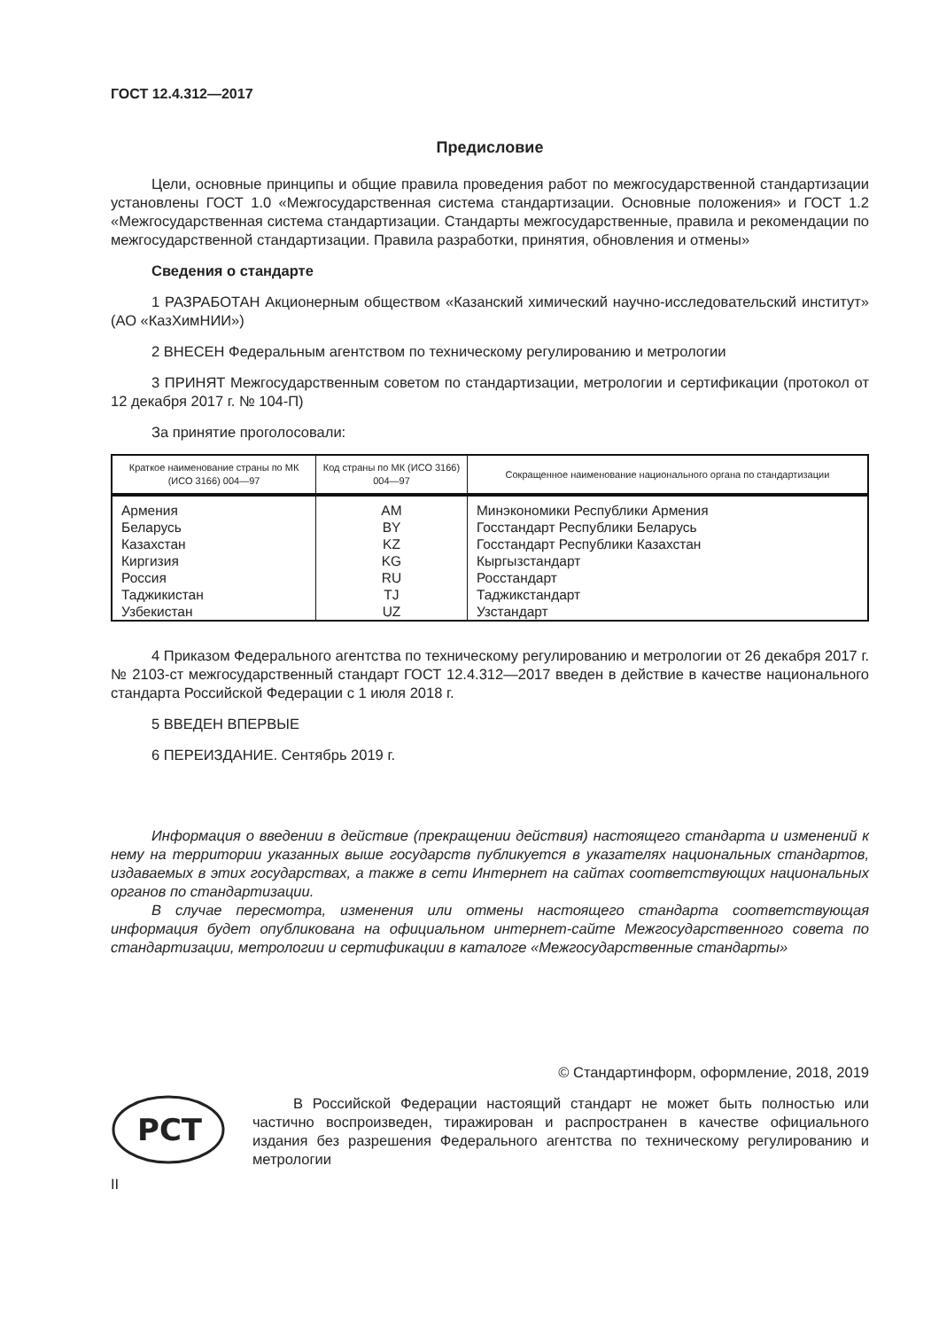ГОСТ 12.4.312—2017
Предисловие
Цели, основные принципы и общие правила проведения работ по межгосударственной стандартизации установлены ГОСТ 1.0 «Межгосударственная система стандартизации. Основные положения» и ГОСТ 1.2 «Межгосударственная система стандартизации. Стандарты межгосударственные, правила и рекомендации по межгосударственной стандартизации. Правила разработки, принятия, обновления и отмены»
Сведения о стандарте
1 РАЗРАБОТАН Акционерным обществом «Казанский химический научно-исследовательский институт» (АО «КазХимНИИ»)
2 ВНЕСЕН Федеральным агентством по техническому регулированию и метрологии
3 ПРИНЯТ Межгосударственным советом по стандартизации, метрологии и сертификации (протокол от 12 декабря 2017 г. № 104-П)
За принятие проголосовали:
| Краткое наименование страны по МК (ИСО 3166) 004—97 | Код страны по МК (ИСО 3166) 004—97 | Сокращенное наименование национального органа по стандартизации |
| --- | --- | --- |
| Армения Беларусь Казахстан Киргизия Россия Таджикистан Узбекистан | AM BY KZ KG RU TJ UZ | Минэкономики Республики Армения Госстандарт Республики Беларусь Госстандарт Республики Казахстан Кыргызстандарт Росстандарт Таджикстандарт Узстандарт |
4 Приказом Федерального агентства по техническому регулированию и метрологии от 26 декабря 2017 г. № 2103-ст межгосударственный стандарт ГОСТ 12.4.312—2017 введен в действие в качестве национального стандарта Российской Федерации с 1 июля 2018 г.
5 ВВЕДЕН ВПЕРВЫЕ
6 ПЕРЕИЗДАНИЕ. Сентябрь 2019 г.
Информация о введении в действие (прекращении действия) настоящего стандарта и изменений к нему на территории указанных выше государств публикуется в указателях национальных стандартов, издаваемых в этих государствах, а также в сети Интернет на сайтах соответствующих национальных органов по стандартизации.
В случае пересмотра, изменения или отмены настоящего стандарта соответствующая информация будет опубликована на официальном интернет-сайте Межгосударственного совета по стандартизации, метрологии и сертификации в каталоге «Межгосударственные стандарты»
© Стандартинформ, оформление, 2018, 2019
РСТ
В Российской Федерации настоящий стандарт не может быть полностью или частично воспроизведен, тиражирован и распространен в качестве официального издания без разрешения Федерального агентства по техническому регулированию и метрологии
II